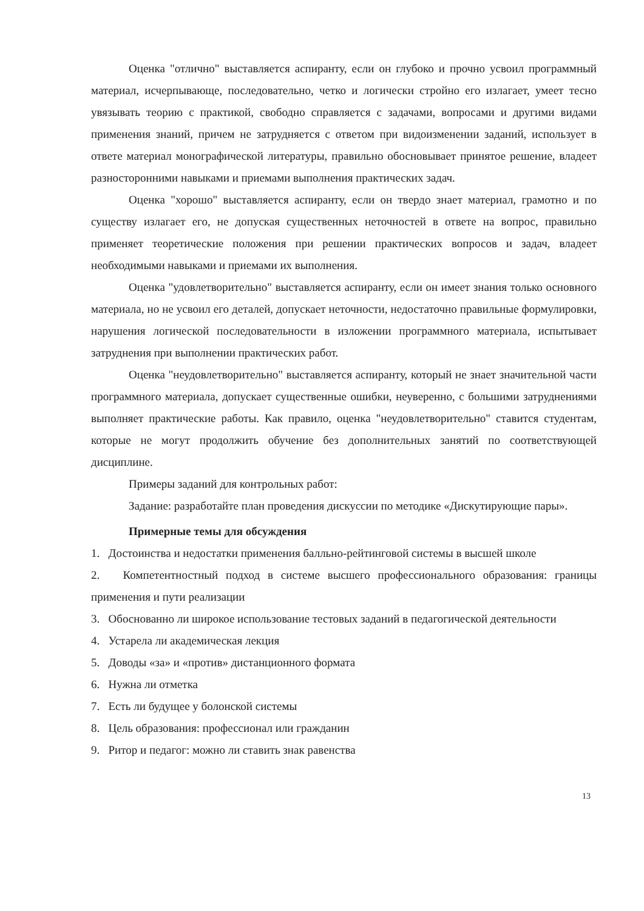Оценка "отлично" выставляется аспиранту, если он глубоко и прочно усвоил программный материал, исчерпывающе, последовательно, четко и логически стройно его излагает, умеет тесно увязывать теорию с практикой, свободно справляется с задачами, вопросами и другими видами применения знаний, причем не затрудняется с ответом при видоизменении заданий, использует в ответе материал монографической литературы, правильно обосновывает принятое решение, владеет разносторонними навыками и приемами выполнения практических задач.
Оценка "хорошо" выставляется аспиранту, если он твердо знает материал, грамотно и по существу излагает его, не допуская существенных неточностей в ответе на вопрос, правильно применяет теоретические положения при решении практических вопросов и задач, владеет необходимыми навыками и приемами их выполнения.
Оценка "удовлетворительно" выставляется аспиранту, если он имеет знания только основного материала, но не усвоил его деталей, допускает неточности, недостаточно правильные формулировки, нарушения логической последовательности в изложении программного материала, испытывает затруднения при выполнении практических работ.
Оценка "неудовлетворительно" выставляется аспиранту, который не знает значительной части программного материала, допускает существенные ошибки, неуверенно, с большими затруднениями выполняет практические работы. Как правило, оценка "неудовлетворительно" ставится студентам, которые не могут продолжить обучение без дополнительных занятий по соответствующей дисциплине.
Примеры заданий для контрольных работ:
Задание: разработайте план проведения дискуссии по методике «Дискутирующие пары».
Примерные темы для обсуждения
1. Достоинства и недостатки применения балльно-рейтинговой системы в высшей школе
2. Компетентностный подход в системе высшего профессионального образования: границы применения и пути реализации
3. Обоснованно ли широкое использование тестовых заданий в педагогической деятельности
4. Устарела ли академическая лекция
5. Доводы «за» и «против» дистанционного формата
6. Нужна ли отметка
7. Есть ли будущее у болонской системы
8. Цель образования: профессионал или гражданин
9. Ритор и педагог: можно ли ставить знак равенства
13